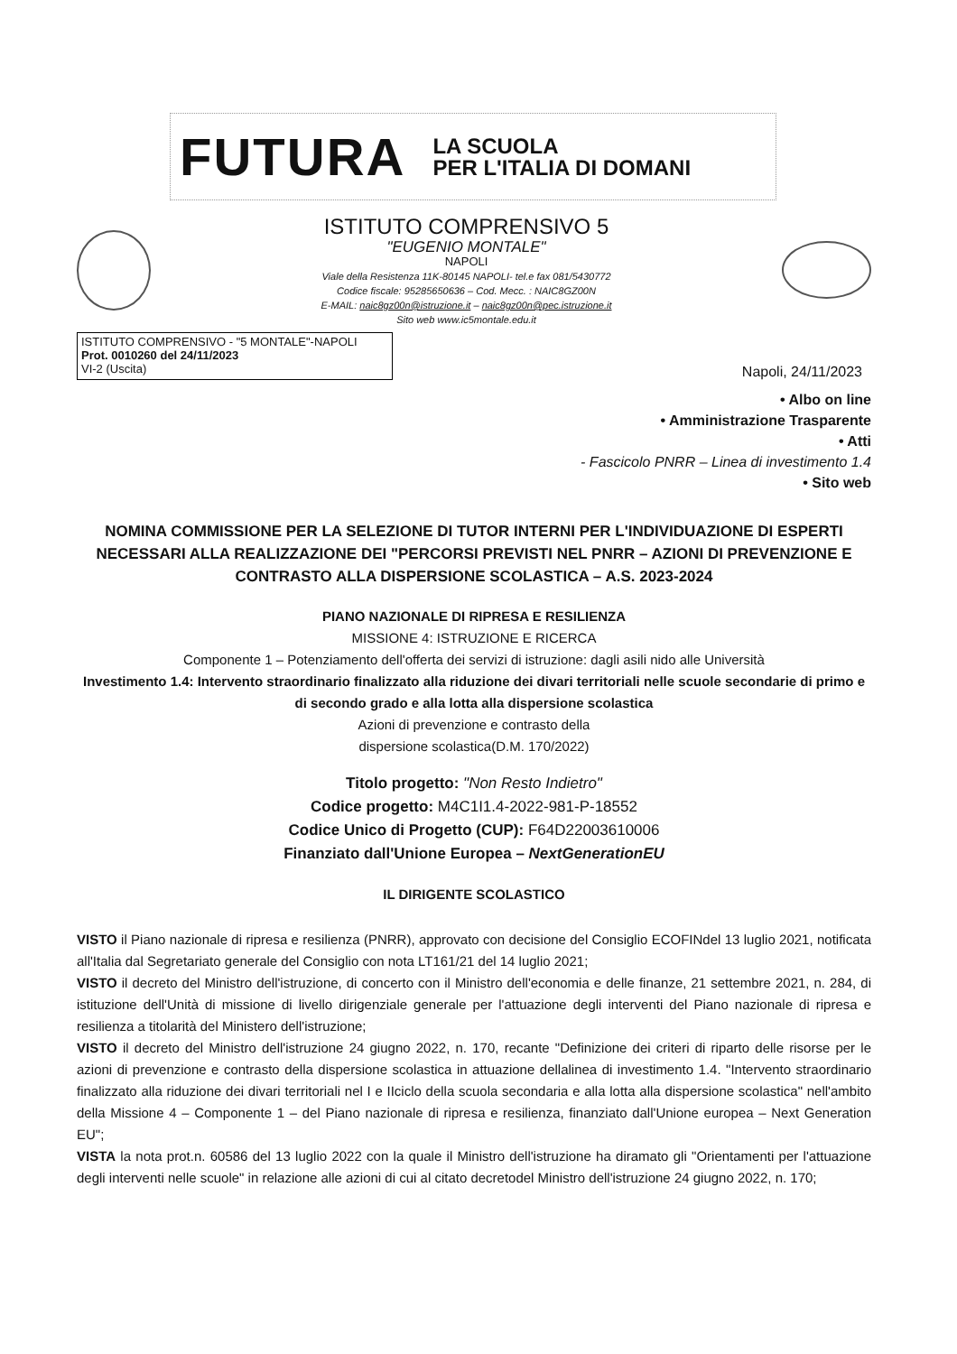FUTURA LA SCUOLA
PER L'ITALIA DI DOMANI
ISTITUTO COMPRENSIVO 5
"EUGENIO MONTALE"
NAPOLI
Viale della Resistenza 11K-80145 NAPOLI- tel.e fax 081/5430772
Codice fiscale: 95285650636 – Cod. Mecc. : NAIC8GZ00N
E-MAIL: naic8gz00n@istruzione.it – naic8gz00n@pec.istruzione.it
Sito web www.ic5montale.edu.it
ISTITUTO COMPRENSIVO - "5 MONTALE"-NAPOLI
Prot. 0010260 del 24/11/2023
VI-2 (Uscita)
Napoli, 24/11/2023
• Albo on line
• Amministrazione Trasparente
• Atti
- Fascicolo PNRR – Linea di investimento 1.4
• Sito web
NOMINA COMMISSIONE PER LA SELEZIONE DI TUTOR INTERNI PER L'INDIVIDUAZIONE DI ESPERTI NECESSARI ALLA REALIZZAZIONE DEI "PERCORSI PREVISTI NEL PNRR – AZIONI DI PREVENZIONE E CONTRASTO ALLA DISPERSIONE SCOLASTICA – A.S. 2023-2024
PIANO NAZIONALE DI RIPRESA E RESILIENZA
MISSIONE 4: ISTRUZIONE E RICERCA
Componente 1 – Potenziamento dell'offerta dei servizi di istruzione: dagli asili nido alle Università
Investimento 1.4: Intervento straordinario finalizzato alla riduzione dei divari territoriali nelle scuole secondarie di primo e di secondo grado e alla lotta alla dispersione scolastica
Azioni di prevenzione e contrasto della
dispersione scolastica(D.M. 170/2022)
Titolo progetto: "Non Resto Indietro"
Codice progetto: M4C1I1.4-2022-981-P-18552
Codice Unico di Progetto (CUP): F64D22003610006
Finanziato dall'Unione Europea – NextGenerationEU
IL DIRIGENTE SCOLASTICO
VISTO il Piano nazionale di ripresa e resilienza (PNRR), approvato con decisione del Consiglio ECOFINdel 13 luglio 2021, notificata all'Italia dal Segretariato generale del Consiglio con nota LT161/21 del 14 luglio 2021;
VISTO il decreto del Ministro dell'istruzione, di concerto con il Ministro dell'economia e delle finanze, 21 settembre 2021, n. 284, di istituzione dell'Unità di missione di livello dirigenziale generale per l'attuazione degli interventi del Piano nazionale di ripresa e resilienza a titolarità del Ministero dell'istruzione;
VISTO il decreto del Ministro dell'istruzione 24 giugno 2022, n. 170, recante "Definizione dei criteri di riparto delle risorse per le azioni di prevenzione e contrasto della dispersione scolastica in attuazione dellalinea di investimento 1.4. "Intervento straordinario finalizzato alla riduzione dei divari territoriali nel I e IIciclo della scuola secondaria e alla lotta alla dispersione scolastica" nell'ambito della Missione 4 – Componente 1 – del Piano nazionale di ripresa e resilienza, finanziato dall'Unione europea – Next Generation EU";
VISTA la nota prot.n. 60586 del 13 luglio 2022 con la quale il Ministro dell'istruzione ha diramato gli "Orientamenti per l'attuazione degli interventi nelle scuole" in relazione alle azioni di cui al citato decretodel Ministro dell'istruzione 24 giugno 2022, n. 170;